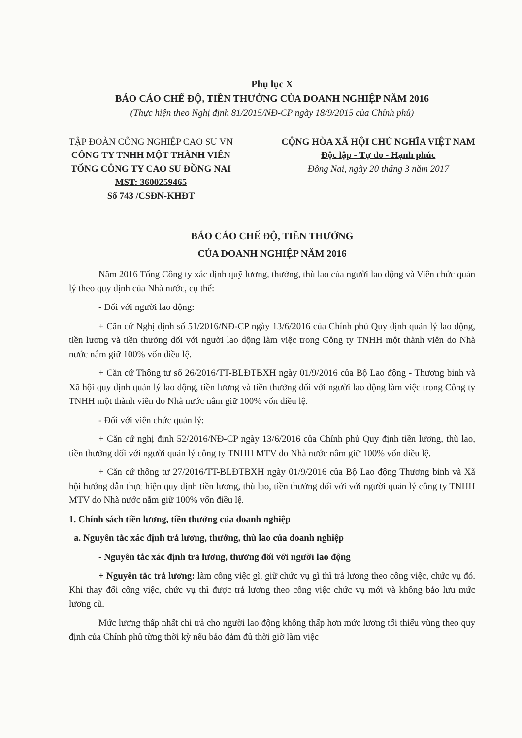Phụ lục X
BÁO CÁO CHẾ ĐỘ, TIỀN THƯỞNG CỦA DOANH NGHIỆP NĂM 2016
(Thực hiện theo Nghị định 81/2015/NĐ-CP ngày 18/9/2015 của Chính phủ)
TẬP ĐOÀN CÔNG NGHIỆP CAO SU VN
CÔNG TY TNHH MỘT THÀNH VIÊN
TỔNG CÔNG TY CAO SU ĐỒNG NAI
MST: 3600259465
Số 743 /CSĐN-KHĐT
CỘNG HÒA XÃ HỘI CHỦ NGHĨA VIỆT NAM
Độc lập - Tự do - Hạnh phúc
Đồng Nai, ngày 20 tháng 3 năm 2017
BÁO CÁO CHẾ ĐỘ, TIỀN THƯỞNG
CỦA DOANH NGHIỆP NĂM 2016
Năm 2016 Tổng Công ty xác định quỹ lương, thưởng, thù lao của người lao động và Viên chức quản lý theo quy định của Nhà nước, cụ thể:
- Đối với người lao động:
+ Căn cứ Nghị định số 51/2016/NĐ-CP ngày 13/6/2016 của Chính phủ Quy định quản lý lao động, tiền lương và tiền thưởng đối với người lao động làm việc trong Công ty TNHH một thành viên do Nhà nước nắm giữ 100% vốn điều lệ.
+ Căn cứ Thông tư số 26/2016/TT-BLĐTBXH ngày 01/9/2016 của Bộ Lao động - Thương binh và Xã hội quy định quản lý lao động, tiền lương và tiền thưởng đối với người lao động làm việc trong Công ty TNHH một thành viên do Nhà nước nắm giữ 100% vốn điều lệ.
- Đối với viên chức quản lý:
+ Căn cứ nghị định 52/2016/NĐ-CP ngày 13/6/2016 của Chính phủ Quy định tiền lương, thù lao, tiền thưởng đối với người quản lý công ty TNHH MTV do Nhà nước nắm giữ 100% vốn điều lệ.
+ Căn cứ thông tư 27/2016/TT-BLĐTBXH ngày 01/9/2016 của Bộ Lao động Thương binh và Xã hội hướng dẫn thực hiện quy định tiền lương, thù lao, tiền thưởng đối với với người quản lý công ty TNHH MTV do Nhà nước nắm giữ 100% vốn điều lệ.
1. Chính sách tiền lương, tiền thưởng của doanh nghiệp
a. Nguyên tắc xác định trả lương, thưởng, thù lao của doanh nghiệp
- Nguyên tắc xác định trả lương, thưởng đối với người lao động
+ Nguyên tắc trả lương: làm công việc gì, giữ chức vụ gì thì trả lương theo công việc, chức vụ đó. Khi thay đổi công việc, chức vụ thì được trả lương theo công việc chức vụ mới và không bảo lưu mức lương cũ.
Mức lương thấp nhất chi trả cho người lao động không thấp hơn mức lương tối thiểu vùng theo quy định của Chính phủ từng thời kỳ nếu bảo đảm đủ thời giờ làm việc